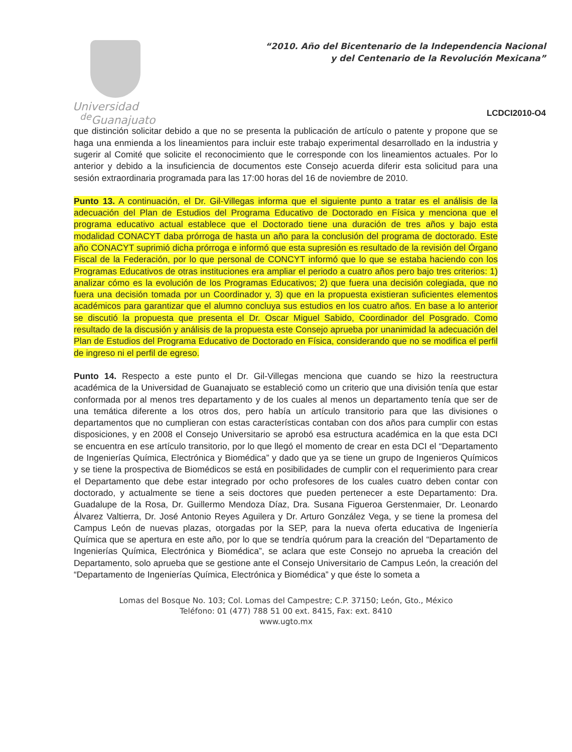Universidad
<sup>de</sup>Guanajuato
“2010. Año del Bicentenario de la Independencia Nacional
y del Centenario de la Revolución Mexicana”
LCDCI2010-O4
que distinción solicitar debido a que no se presenta la publicación de artículo o patente y propone que se haga una enmienda a los lineamientos para incluir este trabajo experimental desarrollado en la industria y sugerir al Comité que solicite el reconocimiento que le corresponde con los lineamientos actuales. Por lo anterior y debido a la insuficiencia de documentos este Consejo acuerda diferir esta solicitud para una sesión extraordinaria programada para las 17:00 horas del 16 de noviembre de 2010.
Punto 13. A continuación, el Dr. Gil-Villegas informa que el siguiente punto a tratar es el análisis de la adecuación del Plan de Estudios del Programa Educativo de Doctorado en Física y menciona que el programa educativo actual establece que el Doctorado tiene una duración de tres años y bajo esta modalidad CONACYT daba prórroga de hasta un año para la conclusión del programa de doctorado. Este año CONACYT suprimió dicha prórroga e informó que esta supresión es resultado de la revisión del Órgano Fiscal de la Federación, por lo que personal de CONCYT informó que lo que se estaba haciendo con los Programas Educativos de otras instituciones era ampliar el periodo a cuatro años pero bajo tres criterios: 1) analizar cómo es la evolución de los Programas Educativos; 2) que fuera una decisión colegiada, que no fuera una decisión tomada por un Coordinador y, 3) que en la propuesta existieran suficientes elementos académicos para garantizar que el alumno concluya sus estudios en los cuatro años. En base a lo anterior se discutió la propuesta que presenta el Dr. Oscar Miguel Sabido, Coordinador del Posgrado. Como resultado de la discusión y análisis de la propuesta este Consejo aprueba por unanimidad la adecuación del Plan de Estudios del Programa Educativo de Doctorado en Física, considerando que no se modifica el perfil de ingreso ni el perfil de egreso.
Punto 14. Respecto a este punto el Dr. Gil-Villegas menciona que cuando se hizo la reestructura académica de la Universidad de Guanajuato se estableció como un criterio que una división tenía que estar conformada por al menos tres departamento y de los cuales al menos un departamento tenía que ser de una temática diferente a los otros dos, pero había un artículo transitorio para que las divisiones o departamentos que no cumplieran con estas características contaban con dos años para cumplir con estas disposiciones, y en 2008 el Consejo Universitario se aprobó esa estructura académica en la que esta DCI se encuentra en ese artículo transitorio, por lo que llegó el momento de crear en esta DCI el “Departamento de Ingenierías Química, Electrónica y Biomédica” y dado que ya se tiene un grupo de Ingenieros Químicos y se tiene la prospectiva de Biomédicos se está en posibilidades de cumplir con el requerimiento para crear el Departamento que debe estar integrado por ocho profesores de los cuales cuatro deben contar con doctorado, y actualmente se tiene a seis doctores que pueden pertenecer a este Departamento: Dra. Guadalupe de la Rosa, Dr. Guillermo Mendoza Díaz, Dra. Susana Figueroa Gerstenmaier, Dr. Leonardo Álvarez Valtierra, Dr. José Antonio Reyes Aguilera y Dr. Arturo González Vega, y se tiene la promesa del Campus León de nuevas plazas, otorgadas por la SEP, para la nueva oferta educativa de Ingeniería Química que se apertura en este año, por lo que se tendría quórum para la creación del “Departamento de Ingenierías Química, Electrónica y Biomédica”, se aclara que este Consejo no aprueba la creación del Departamento, solo aprueba que se gestione ante el Consejo Universitario de Campus León, la creación del “Departamento de Ingenierías Química, Electrónica y Biomédica” y que éste lo someta a
Lomas del Bosque No. 103; Col. Lomas del Campestre; C.P. 37150; León, Gto., México
Teléfono: 01 (477) 788 51 00 ext. 8415, Fax: ext. 8410
www.ugto.mx